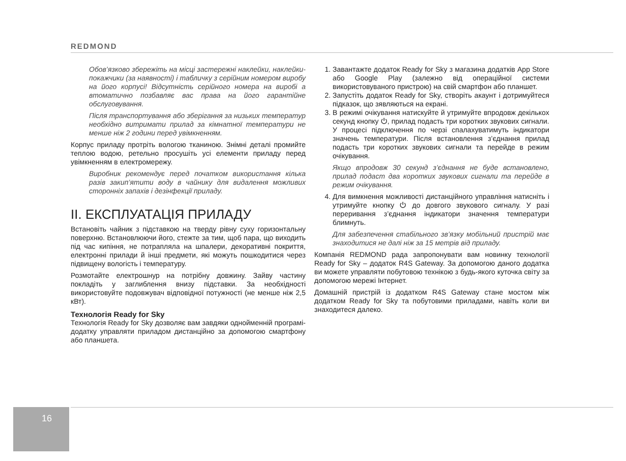REDMOND
Обов’язково збережіть на місці застережні наклейки, наклейки-покажчики (за наявності) і табличку з серійним номером виробу на його корпусі! Відсутність серійного номера на виробі а втоматично позбавляє вас права на його гарантійне обслуговування.
Після транспортування або зберігання за низьких температур необхідно витримати прилад за кімнатної температури не менше ніж 2 години перед увімкненням.
Корпус приладу протріть вологою тканиною. Знімні деталі промийте теплою водою, ретельно просушіть усі елементи приладу перед увімкненням в електромережу.
Виробник рекомендує перед початком використання кілька разів закип’ятити воду в чайнику для видалення можливих сторонніх запахів і дезінфекції приладу.
II. ЕКСПЛУАТАЦІЯ ПРИЛАДУ
Встановіть чайник з підставкою на тверду рівну суху горизонтальну поверхню. Встановлюючи його, стежте за тим, щоб пара, що виходить під час кипіння, не потрапляла на шпалери, декоративні покриття, електронні прилади й інші предмети, які можуть пошкодитися через підвищену вологість і температуру.
Розмотайте електрошнур на потрібну довжину. Зайву частину покладіть у заглиблення внизу підставки. За необхідності використовуйте подовжувач відповідної потужності (не менше ніж 2,5 кВт).
Технологія Ready for Sky
Технологія Ready for Sky дозволяє вам завдяки однойменній програмі-додатку управляти приладом дистанційно за допомогою смартфону або планшета.
1. Завантажте додаток Ready for Sky з магазина додатків App Store або Google Play (залежно від операційної системи використовуваного пристрою) на свій смартфон або планшет.
2. Запустіть додаток Ready for Sky, створіть акаунт і дотримуйтеся підказок, що зявляються на екрані.
3. В режимі очікування натискуйте й утримуйте впродовж декількох секунд кнопку ⏻, прилад подасть три коротких звукових сигнали. У процесі підключення по черзі спалахуватимуть індикатори значень температури. Після встановлення з’єднання прилад подасть три коротких звукових сигнали та перейде в режим очікування.
Якщо впродовж 30 секунд з’єднання не буде встановлено, прилад подаст два коротких звукових сигнали та перейде в режим очікування.
4. Для вимкнення можливості дистанційного управління натисніть і утримуйте кнопку ⏻ до довгого звукового сигналу. У разі переривання з’єднання індикатори значення температури блимнуть.
Для забезпечення стабільного зв’язку мобільний пристрій має знаходитися не далі ніж за 15 метрів від приладу.
Компанія REDMOND рада запропонувати вам новинку технології Ready for Sky – додаток R4S Gateway. За допомогою даного додатка ви можете управляти побутовою технікою з будь-якого куточка світу за допомогою мережі Інтернет.
Домашній пристрій із додатком R4S Gateway стане мостом між додатком Ready for Sky та побутовими приладами, навіть коли ви знаходитеся далеко.
16